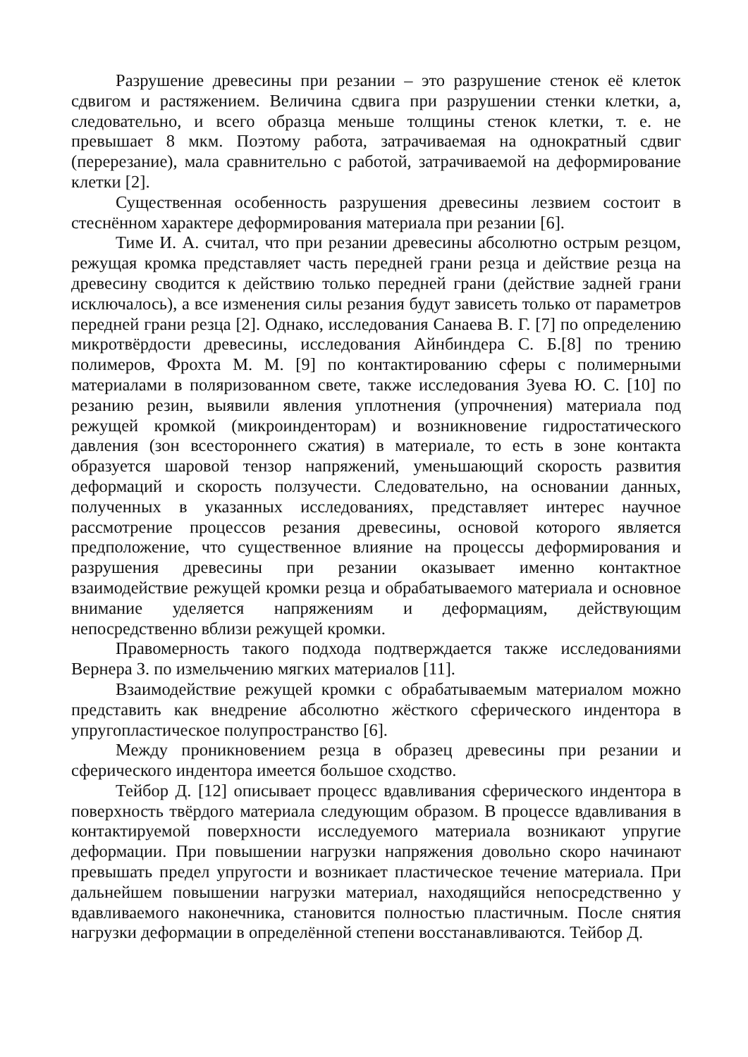Разрушение древесины при резании – это разрушение стенок её клеток сдвигом и растяжением. Величина сдвига при разрушении стенки клетки, а, следовательно, и всего образца меньше толщины стенок клетки, т. е. не превышает 8 мкм. Поэтому работа, затрачиваемая на однократный сдвиг (перерезание), мала сравнительно с работой, затрачиваемой на деформирование клетки [2].
Существенная особенность разрушения древесины лезвием состоит в стеснённом характере деформирования материала при резании [6].
Тиме И. А. считал, что при резании древесины абсолютно острым резцом, режущая кромка представляет часть передней грани резца и действие резца на древесину сводится к действию только передней грани (действие задней грани исключалось), а все изменения силы резания будут зависеть только от параметров передней грани резца [2]. Однако, исследования Санаева В. Г. [7] по определению микротвёрдости древесины, исследования Айнбиндера С. Б.[8] по трению полимеров, Фрохта М. М. [9] по контактированию сферы с полимерными материалами в поляризованном свете, также исследования Зуева Ю. С. [10] по резанию резин, выявили явления уплотнения (упрочнения) материала под режущей кромкой (микроинденторам) и возникновение гидростатического давления (зон всестороннего сжатия) в материале, то есть в зоне контакта образуется шаровой тензор напряжений, уменьшающий скорость развития деформаций и скорость ползучести. Следовательно, на основании данных, полученных в указанных исследованиях, представляет интерес научное рассмотрение процессов резания древесины, основой которого является предположение, что существенное влияние на процессы деформирования и разрушения древесины при резании оказывает именно контактное взаимодействие режущей кромки резца и обрабатываемого материала и основное внимание уделяется напряжениям и деформациям, действующим непосредственно вблизи режущей кромки.
Правомерность такого подхода подтверждается также исследованиями Вернера З. по измельчению мягких материалов [11].
Взаимодействие режущей кромки с обрабатываемым материалом можно представить как внедрение абсолютно жёсткого сферического индентора в упругопластическое полупространство [6].
Между проникновением резца в образец древесины при резании и сферического индентора имеется большое сходство.
Тейбор Д. [12] описывает процесс вдавливания сферического индентора в поверхность твёрдого материала следующим образом. В процессе вдавливания в контактируемой поверхности исследуемого материала возникают упругие деформации. При повышении нагрузки напряжения довольно скоро начинают превышать предел упругости и возникает пластическое течение материала. При дальнейшем повышении нагрузки материал, находящийся непосредственно у вдавливаемого наконечника, становится полностью пластичным. После снятия нагрузки деформации в определённой степени восстанавливаются. Тейбор Д.